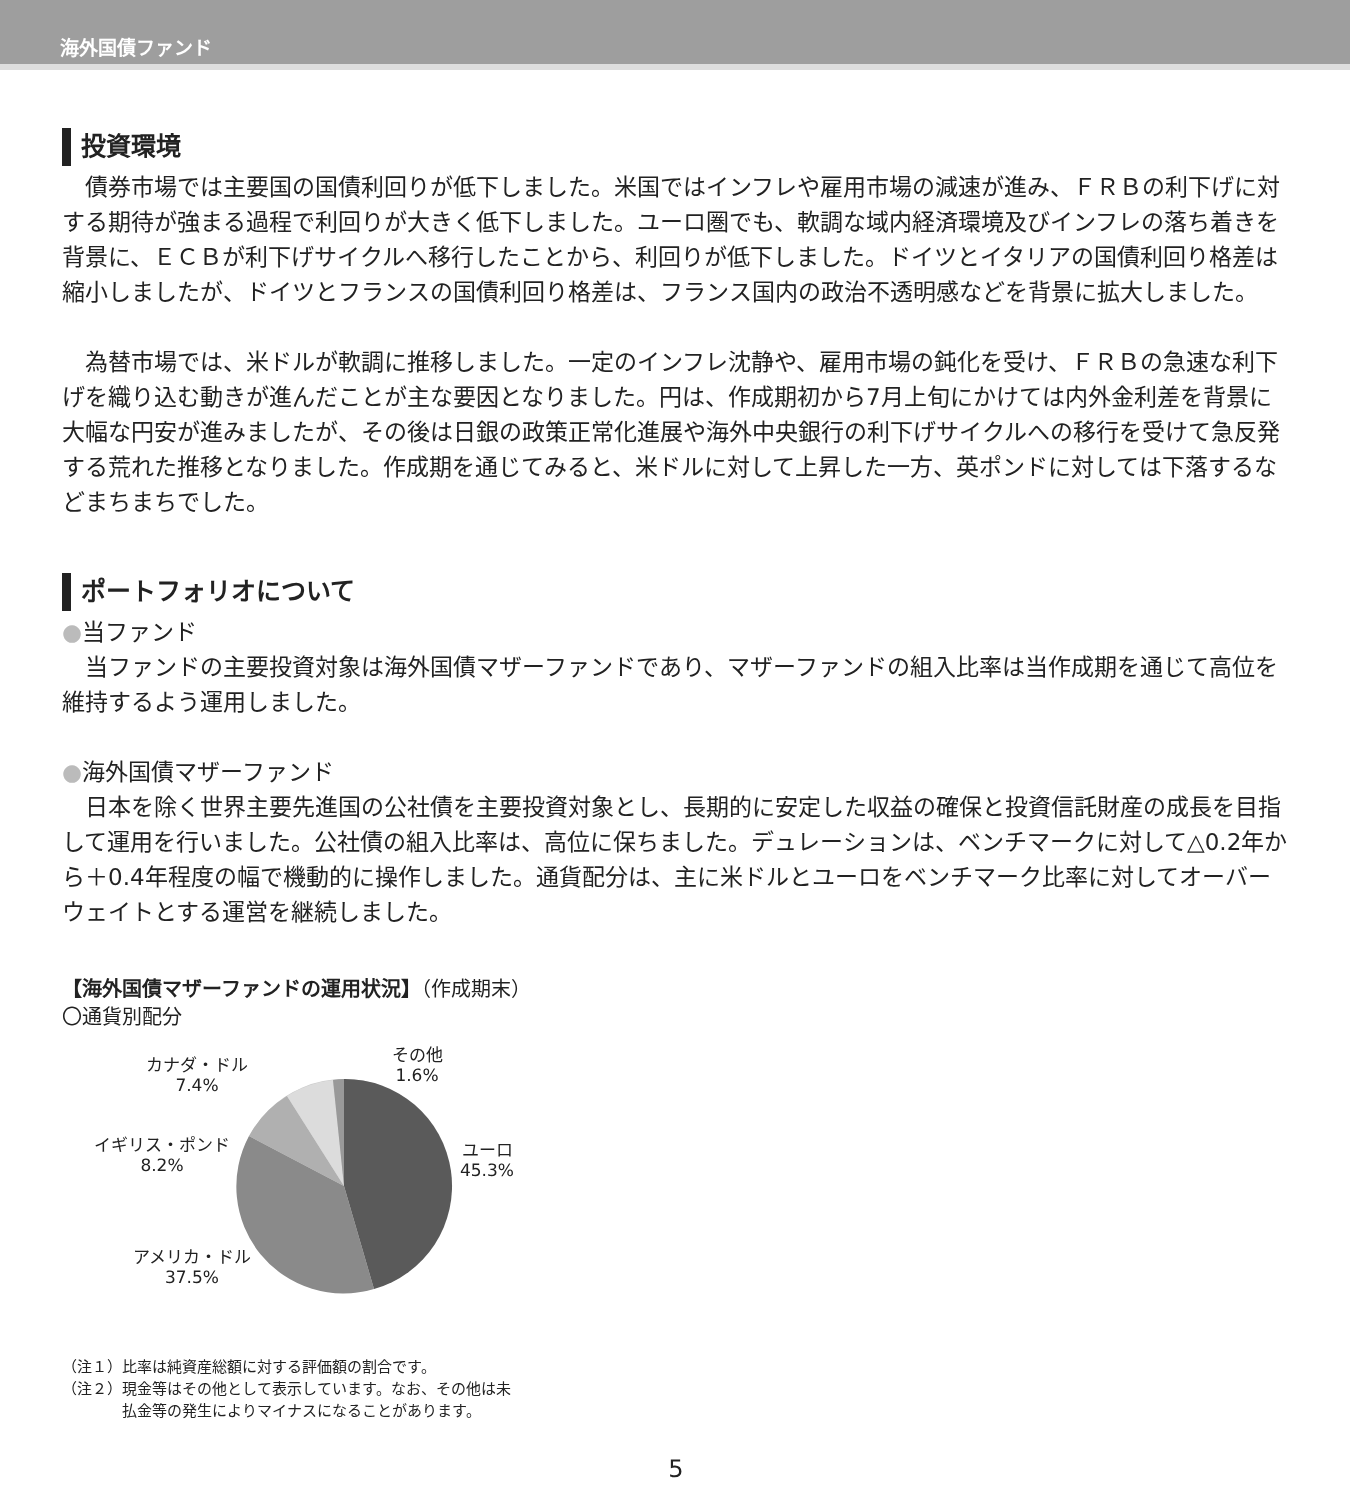海外国債ファンド
投資環境
　債券市場では主要国の国債利回りが低下しました。米国ではインフレや雇用市場の減速が進み、ＦＲＢの利下げに対する期待が強まる過程で利回りが大きく低下しました。ユーロ圏でも、軟調な域内経済環境及びインフレの落ち着きを背景に、ＥＣＢが利下げサイクルへ移行したことから、利回りが低下しました。ドイツとイタリアの国債利回り格差は縮小しましたが、ドイツとフランスの国債利回り格差は、フランス国内の政治不透明感などを背景に拡大しました。
　為替市場では、米ドルが軟調に推移しました。一定のインフレ沈静や、雇用市場の鈍化を受け、ＦＲＢの急速な利下げを織り込む動きが進んだことが主な要因となりました。円は、作成期初から7月上旬にかけては内外金利差を背景に大幅な円安が進みましたが、その後は日銀の政策正常化進展や海外中央銀行の利下げサイクルへの移行を受けて急反発する荒れた推移となりました。作成期を通じてみると、米ドルに対して上昇した一方、英ポンドに対しては下落するなどまちまちでした。
ポートフォリオについて
●当ファンド
　当ファンドの主要投資対象は海外国債マザーファンドであり、マザーファンドの組入比率は当作成期を通じて高位を維持するよう運用しました。
●海外国債マザーファンド
　日本を除く世界主要先進国の公社債を主要投資対象とし、長期的に安定した収益の確保と投資信託財産の成長を目指して運用を行いました。公社債の組入比率は、高位に保ちました。デュレーションは、ベンチマークに対して△0.2年から＋0.4年程度の幅で機動的に操作しました。通貨配分は、主に米ドルとユーロをベンチマーク比率に対してオーバーウェイトとする運営を継続しました。
【海外国債マザーファンドの運用状況】（作成期末）
〇通貨別配分
カナダ・ドル
7.4%
その他
1.6%
イギリス・ポンド
8.2%
ユーロ
45.3%
アメリカ・ドル
37.5%
（注１）比率は純資産総額に対する評価額の割合です。
（注２）現金等はその他として表示しています。なお、その他は未
　　　　払金等の発生によりマイナスになることがあります。
5